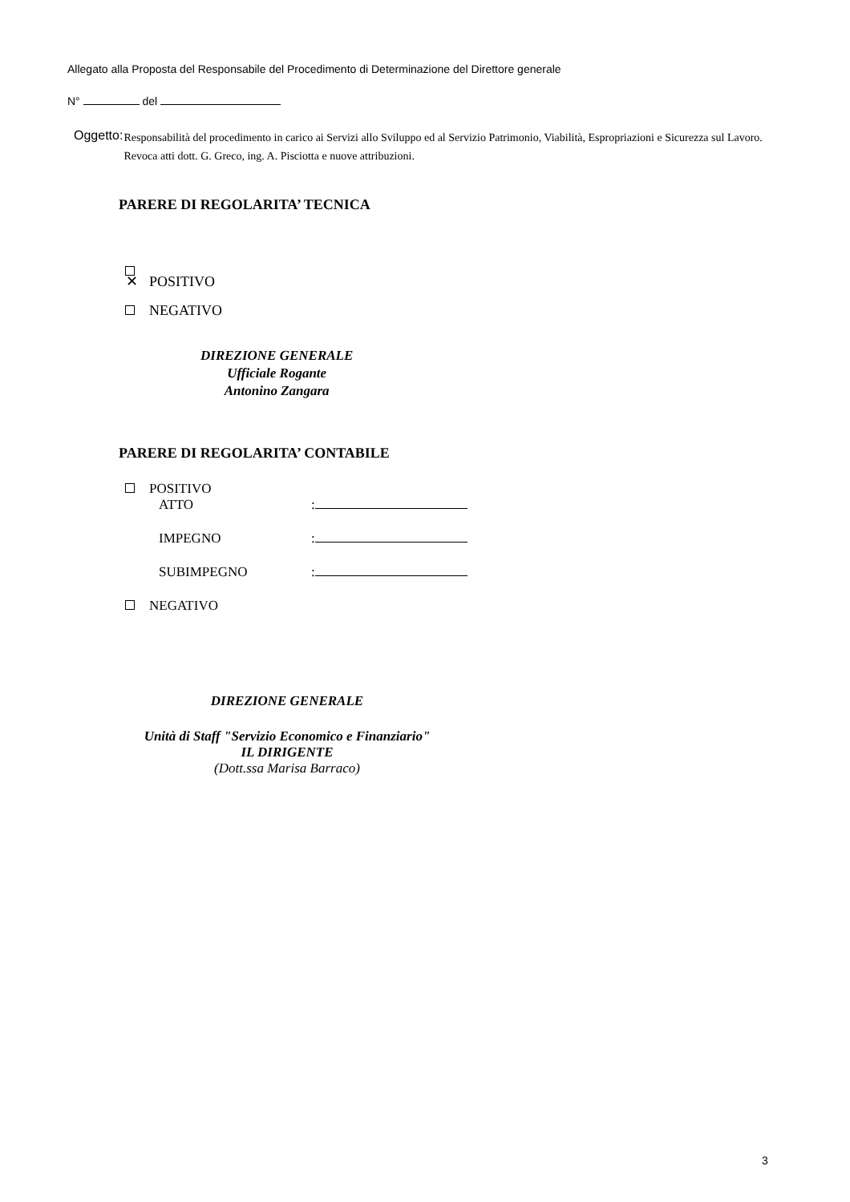Allegato alla Proposta del Responsabile del Procedimento di Determinazione del Direttore generale
N° del
Oggetto:
Responsabilità del procedimento in carico ai Servizi allo Sviluppo ed al Servizio Patrimonio, Viabilità, Espropriazioni e Sicurezza sul Lavoro. Revoca atti dott. G. Greco, ing. A. Pisciotta e nuove attribuzioni.
PARERE DI REGOLARITA’ TECNICA
✕ POSITIVO
NEGATIVO
DIREZIONE GENERALE
Ufficiale Rogante
Antonino Zangara
PARERE DI REGOLARITA’ CONTABILE
POSITIVO
ATTO:
IMPEGNO:
SUBIMPEGNO:
NEGATIVO
DIREZIONE GENERALE
Unità di Staff "Servizio Economico e Finanziario"
IL DIRIGENTE
(Dott.ssa Marisa Barraco)
3